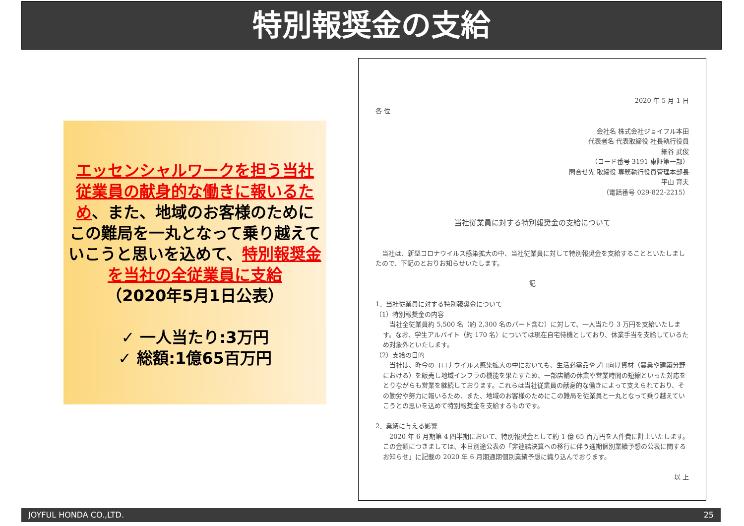特別報奨金の支給
エッセンシャルワークを担う当社従業員の献身的な働きに報いるため、また、地域のお客様のためにこの難局を一丸となって乗り越えていこうと思いを込めて、特別報奨金を当社の全従業員に支給
（2020年5月1日公表）
✓ 一人当たり:3万円
✓ 総額:1億65百万円
2020 年 5 月 1 日
各 位
会社名 株式会社ジョイフル本田
代表者名 代表取締役 社長執行役員
細谷 武俊
（コード番号 3191 東証第一部）
問合せ先 取締役 専務執行役員管理本部長
平山 育夫
（電話番号 029-822-2215）
当社従業員に対する特別報奨金の支給について
　当社は、新型コロナウイルス感染拡大の中、当社従業員に対して特別報奨金を支給することといたしましたので、下記のとおりお知らせいたします。
記
1．当社従業員に対する特別報奨金について
（1）特別報奨金の内容
　当社全従業員約 5,500 名（約 2,300 名のパート含む）に対して、一人当たり 3 万円を支給いたします。なお、学生アルバイト（約 170 名）については現在自宅待機としており、休業手当を支給しているため対象外といたします。
（2）支給の目的
　当社は、昨今のコロナウイルス感染拡大の中においても、生活必需品やプロ向け資材（農業や建築分野における）を販売し地域インフラの機能を果たすため、一部店舗の休業や営業時間の短縮といった対応をとりながらも営業を継続しております。これらは当社従業員の献身的な働きによって支えられており、その勤労や努力に報いるため、また、地域のお客様のためにこの難局を従業員と一丸となって乗り越えていこうとの思いを込めて特別報奨金を支給するものです。
2．業績に与える影響
　2020 年 6 月期第 4 四半期において、特別報奨金として約 1 億 65 百万円を人件費に計上いたします。この金額につきましては、本日別途公表の「非連結決算への移行に伴う通期個別業績予想の公表に関するお知らせ」に記載の 2020 年 6 月期通期個別業績予想に織り込んでおります。
以 上
JOYFUL HONDA CO.,LTD. 25